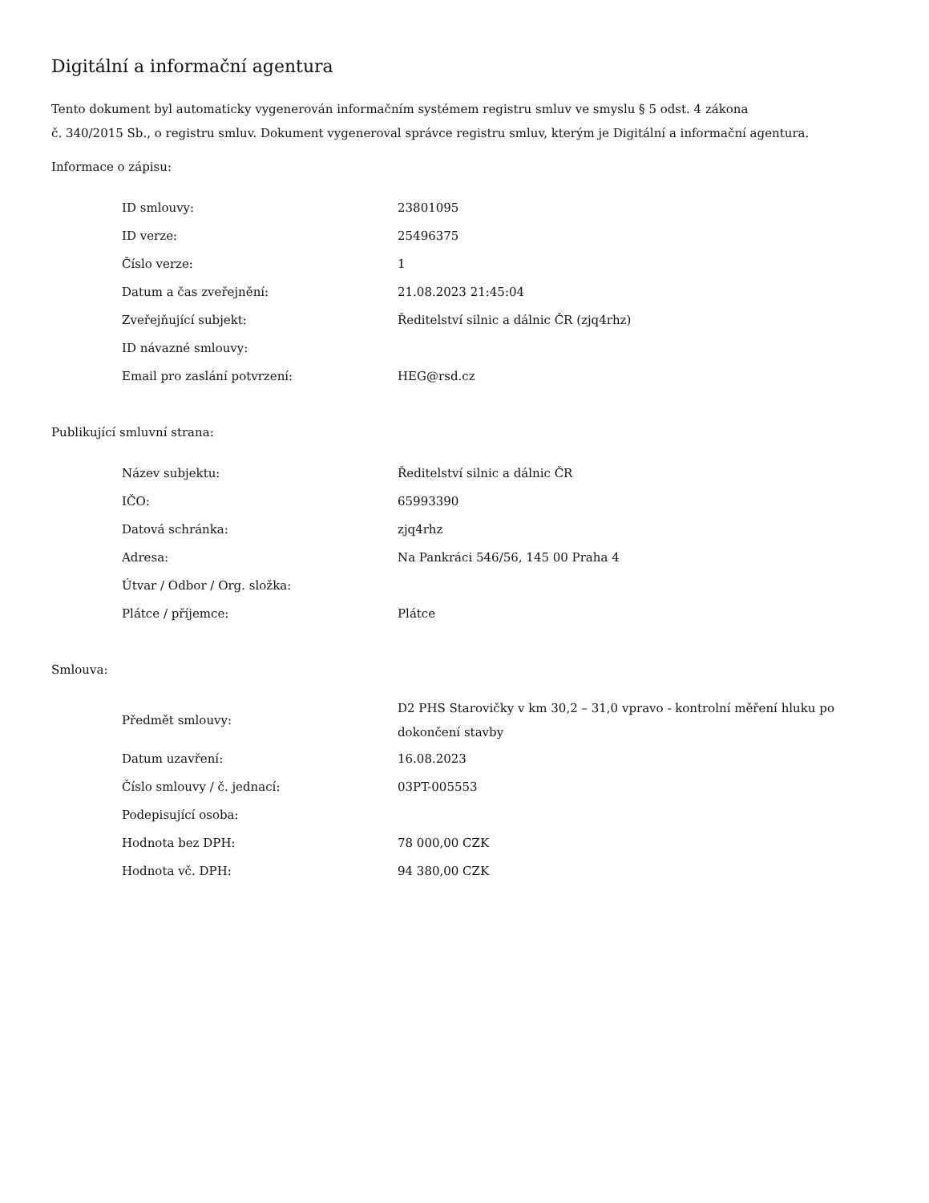Digitální a informační agentura
Tento dokument byl automaticky vygenerován informačním systémem registru smluv ve smyslu § 5 odst. 4 zákona
č. 340/2015 Sb., o registru smluv. Dokument vygeneroval správce registru smluv, kterým je Digitální a informační agentura.
Informace o zápisu:
| ID smlouvy: | 23801095 |
| ID verze: | 25496375 |
| Číslo verze: | 1 |
| Datum a čas zveřejnění: | 21.08.2023 21:45:04 |
| Zveřejňující subjekt: | Ředitelství silnic a dálnic ČR (zjq4rhz) |
| ID návazné smlouvy: | |
| Email pro zaslání potvrzení: | HEG@rsd.cz |
Publikující smluvní strana:
| Název subjektu: | Ředitelství silnic a dálnic ČR |
| IČO: | 65993390 |
| Datová schránka: | zjq4rhz |
| Adresa: | Na Pankráci 546/56, 145 00 Praha 4 |
| Útvar / Odbor / Org. složka: | |
| Plátce / příjemce: | Plátce |
Smlouva:
| Předmět smlouvy: | D2 PHS Starovičky v km 30,2 – 31,0 vpravo - kontrolní měření hluku po dokončení stavby |
| Datum uzavření: | 16.08.2023 |
| Číslo smlouvy / č. jednací: | 03PT-005553 |
| Podepisující osoba: | |
| Hodnota bez DPH: | 78 000,00 CZK |
| Hodnota vč. DPH: | 94 380,00 CZK |